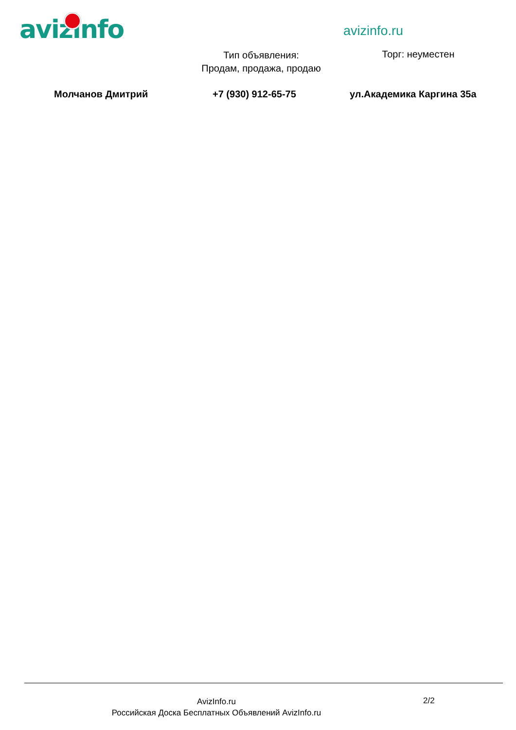avizinfo avizinfo.ru
Тип объявления:
Продам, продажа, продаю
Торг: неуместен
Молчанов Дмитрий +7 (930) 912-65-75 ул.Академика Каргина 35а
AvizInfo.ru
Российская Доска Бесплатных Объявлений AvizInfo.ru
2/2